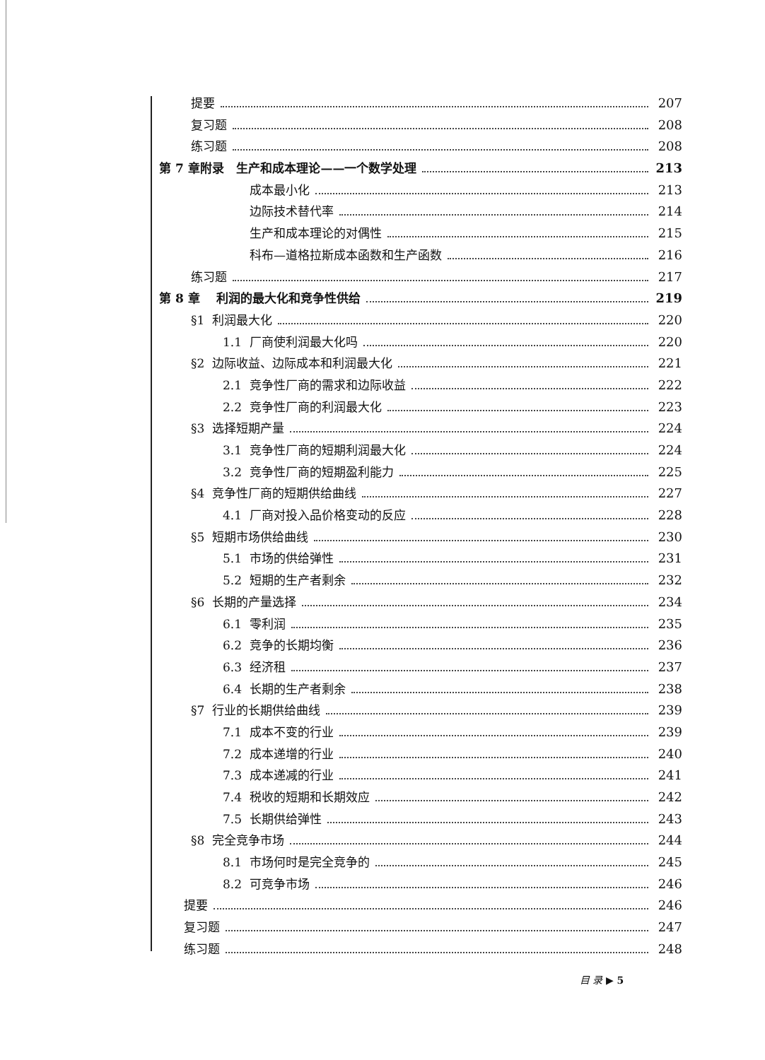提要 207
复习题 208
练习题 208
第 7 章附录 生产和成本理论——一个数学处理 213
成本最小化 213
边际技术替代率 214
生产和成本理论的对偶性 215
科布—道格拉斯成本函数和生产函数 216
练习题 217
第 8 章 利润的最大化和竞争性供给 219
§1 利润最大化 220
1.1 厂商使利润最大化吗 220
§2 边际收益、边际成本和利润最大化 221
2.1 竞争性厂商的需求和边际收益 222
2.2 竞争性厂商的利润最大化 223
§3 选择短期产量 224
3.1 竞争性厂商的短期利润最大化 224
3.2 竞争性厂商的短期盈利能力 225
§4 竞争性厂商的短期供给曲线 227
4.1 厂商对投入品价格变动的反应 228
§5 短期市场供给曲线 230
5.1 市场的供给弹性 231
5.2 短期的生产者剩余 232
§6 长期的产量选择 234
6.1 零利润 235
6.2 竞争的长期均衡 236
6.3 经济租 237
6.4 长期的生产者剩余 238
§7 行业的长期供给曲线 239
7.1 成本不变的行业 239
7.2 成本递增的行业 240
7.3 成本递减的行业 241
7.4 税收的短期和长期效应 242
7.5 长期供给弹性 243
§8 完全竞争市场 244
8.1 市场何时是完全竞争的 245
8.2 可竞争市场 246
提要 246
复习题 247
练习题 248
目 录 ▶ 5